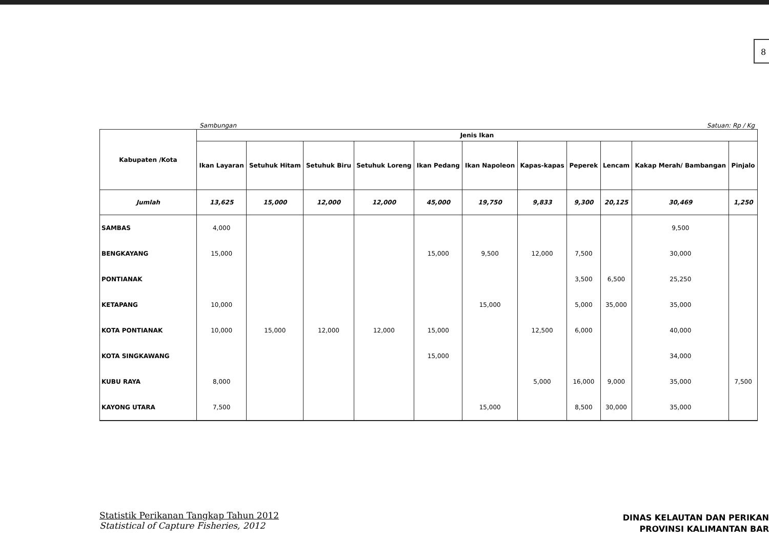8
Sambungan Satuan: Rp / Kg
| Kabupaten /Kota | Jenis Ikan | | | | | | | | | | |
| --- | --- | --- | --- | --- | --- | --- | --- | --- | --- | --- | --- |
| | Ikan Layaran | Setuhuk Hitam | Setuhuk Biru | Setuhuk Loreng | Ikan Pedang | Ikan Napoleon | Kapas-kapas | Peperek | Lencam | Kakap Merah/ Bambangan | Pinjalo |
| Jumlah | 13,625 | 15,000 | 12,000 | 12,000 | 45,000 | 19,750 | 9,833 | 9,300 | 20,125 | 30,469 | 1,250 |
| SAMBAS | 4,000 | | | | | | | | | 9,500 | |
| BENGKAYANG | 15,000 | | | | 15,000 | 9,500 | 12,000 | 7,500 | | 30,000 | |
| PONTIANAK | | | | | | | | 3,500 | 6,500 | 25,250 | |
| KETAPANG | 10,000 | | | | | 15,000 | | 5,000 | 35,000 | 35,000 | |
| KOTA PONTIANAK | 10,000 | 15,000 | 12,000 | 12,000 | 15,000 | | 12,500 | 6,000 | | 40,000 | |
| KOTA SINGKAWANG | | | | | 15,000 | | | | | 34,000 | |
| KUBU RAYA | 8,000 | | | | | | 5,000 | 16,000 | 9,000 | 35,000 | 7,500 |
| KAYONG UTARA | 7,500 | | | | | 15,000 | | 8,500 | 30,000 | 35,000 | |
Statistik Perikanan Tangkap Tahun 2012
Statistical of Capture Fisheries, 2012
DINAS KELAUTAN DAN PERIKAN
PROVINSI KALIMANTAN BAR